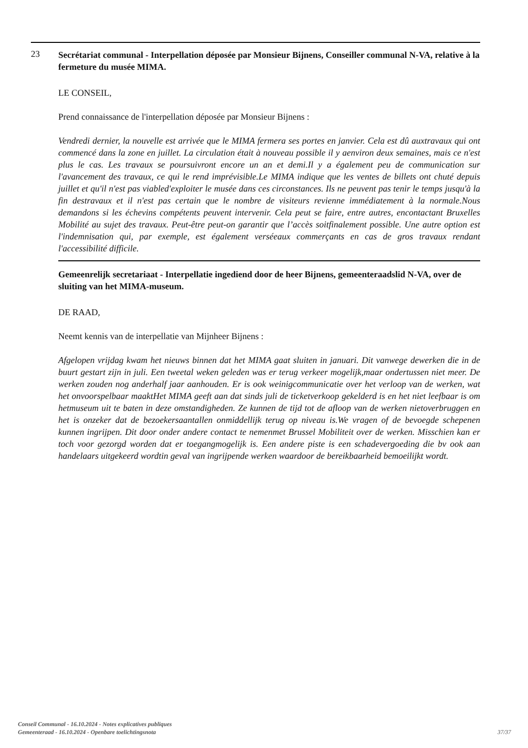23
Secrétariat communal - Interpellation déposée par Monsieur Bijnens, Conseiller communal N-VA, relative à la fermeture du musée MIMA.
LE CONSEIL,
Prend connaissance de l'interpellation déposée par Monsieur Bijnens :
Vendredi dernier, la nouvelle est arrivée que le MIMA fermera ses portes en janvier. Cela est dû auxtravaux qui ont commencé dans la zone en juillet. La circulation était à nouveau possible il y aenviron deux semaines, mais ce n'est plus le cas. Les travaux se poursuivront encore un an et demi.Il y a également peu de communication sur l'avancement des travaux, ce qui le rend imprévisible.Le MIMA indique que les ventes de billets ont chuté depuis juillet et qu'il n'est pas viabled'exploiter le musée dans ces circonstances. Ils ne peuvent pas tenir le temps jusqu'à la fin destravaux et il n'est pas certain que le nombre de visiteurs revienne immédiatement à la normale.Nous demandons si les échevins compétents peuvent intervenir. Cela peut se faire, entre autres, encontactant Bruxelles Mobilité au sujet des travaux. Peut-être peut-on garantir que l’accès soitfinalement possible. Une autre option est l'indemnisation qui, par exemple, est également verséeaux commerçants en cas de gros travaux rendant l'accessibilité difficile.
Gemeenrelijk secretariaat - Interpellatie ingediend door de heer Bijnens, gemeenteraadslid N-VA, over de sluiting van het MIMA-museum.
DE RAAD,
Neemt kennis van de interpellatie van Mijnheer Bijnens :
Afgelopen vrijdag kwam het nieuws binnen dat het MIMA gaat sluiten in januari. Dit vanwege dewerken die in de buurt gestart zijn in juli. Een tweetal weken geleden was er terug verkeer mogelijk,maar ondertussen niet meer. De werken zouden nog anderhalf jaar aanhouden. Er is ook weinigcommunicatie over het verloop van de werken, wat het onvoorspelbaar maaktHet MIMA geeft aan dat sinds juli de ticketverkoop gekelderd is en het niet leefbaar is om hetmuseum uit te baten in deze omstandigheden. Ze kunnen de tijd tot de afloop van de werken nietoverbruggen en het is onzeker dat de bezoekersaantallen onmiddellijk terug op niveau is.We vragen of de bevoegde schepenen kunnen ingrijpen. Dit door onder andere contact te nemenmet Brussel Mobiliteit over de werken. Misschien kan er toch voor gezorgd worden dat er toegangmogelijk is. Een andere piste is een schadevergoeding die bv ook aan handelaars uitgekeerd wordtin geval van ingrijpende werken waardoor de bereikbaarheid bemoeilijkt wordt.
Conseil Communal - 16.10.2024 - Notes explicatives publiques
Gemeenteraad - 16.10.2024 - Openbare toelichtingsnota 37/37